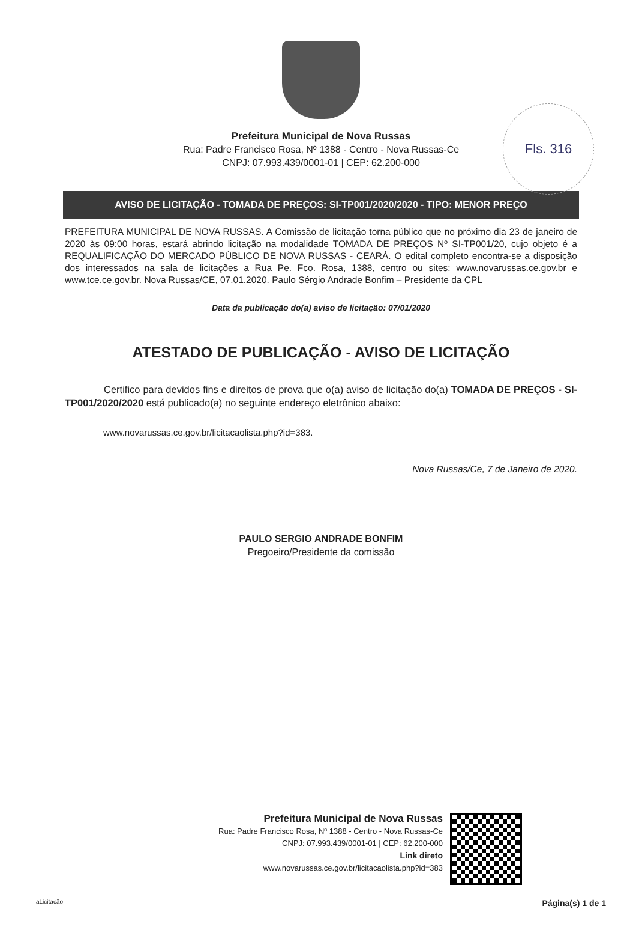Fls. 316
Prefeitura Municipal de Nova Russas
Rua: Padre Francisco Rosa, Nº 1388 - Centro - Nova Russas-Ce
CNPJ: 07.993.439/0001-01 | CEP: 62.200-000
AVISO DE LICITAÇÃO - TOMADA DE PREÇOS: SI-TP001/2020/2020 - TIPO: MENOR PREÇO
PREFEITURA MUNICIPAL DE NOVA RUSSAS. A Comissão de licitação torna público que no próximo dia 23 de janeiro de 2020 às 09:00 horas, estará abrindo licitação na modalidade TOMADA DE PREÇOS Nº SI-TP001/20, cujo objeto é a REQUALIFICAÇÃO DO MERCADO PÚBLICO DE NOVA RUSSAS - CEARÁ. O edital completo encontra-se a disposição dos interessados na sala de licitações a Rua Pe. Fco. Rosa, 1388, centro ou sites: www.novarussas.ce.gov.br e www.tce.ce.gov.br. Nova Russas/CE, 07.01.2020. Paulo Sérgio Andrade Bonfim – Presidente da CPL
Data da publicação do(a) aviso de licitação: 07/01/2020
ATESTADO DE PUBLICAÇÃO - AVISO DE LICITAÇÃO
Certifico para devidos fins e direitos de prova que o(a) aviso de licitação do(a) TOMADA DE PREÇOS - SI-TP001/2020/2020 está publicado(a) no seguinte endereço eletrônico abaixo:
www.novarussas.ce.gov.br/licitacaolista.php?id=383.
Nova Russas/Ce, 7 de Janeiro de 2020.
PAULO SERGIO ANDRADE BONFIM
Pregoeiro/Presidente da comissão
Prefeitura Municipal de Nova Russas
Rua: Padre Francisco Rosa, Nº 1388 - Centro - Nova Russas-Ce
CNPJ: 07.993.439/0001-01 | CEP: 62.200-000
Link direto
www.novarussas.ce.gov.br/licitacaolista.php?id=383
aLicitacão Página(s) 1 de 1